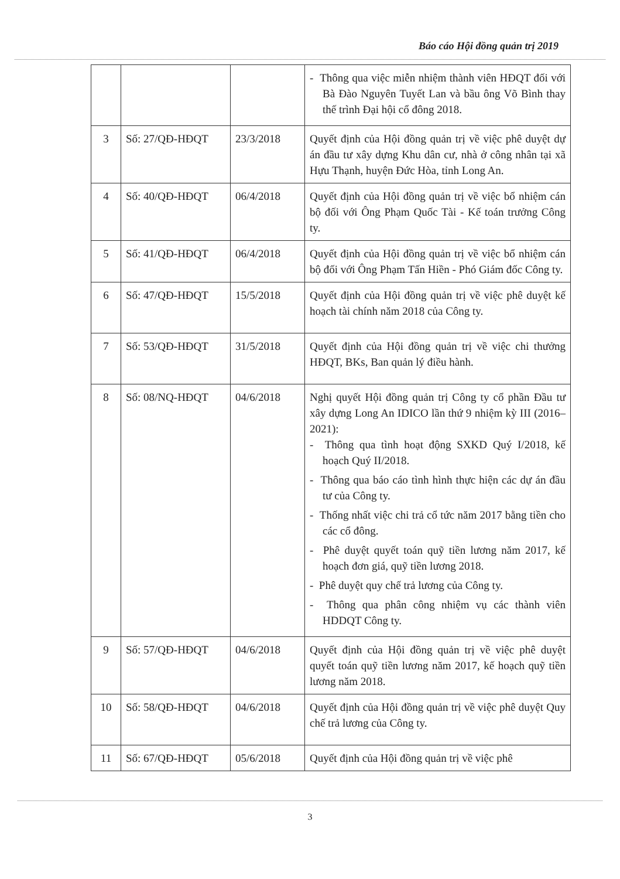Báo cáo Hội đồng quản trị 2019
| | | | - Thông qua việc miễn nhiệm thành viên HĐQT đối với Bà Đào Nguyên Tuyết Lan và bầu ông Võ Bình thay thế trình Đại hội cổ đông 2018. |
| 3 | Số: 27/QĐ-HĐQT | 23/3/2018 | Quyết định của Hội đồng quản trị về việc phê duyệt dự án đầu tư xây dựng Khu dân cư, nhà ở công nhân tại xã Hựu Thạnh, huyện Đức Hòa, tỉnh Long An. |
| 4 | Số: 40/QĐ-HĐQT | 06/4/2018 | Quyết định của Hội đồng quản trị về việc bổ nhiệm cán bộ đối với Ông Phạm Quốc Tài - Kế toán trưởng Công ty. |
| 5 | Số: 41/QĐ-HĐQT | 06/4/2018 | Quyết định của Hội đồng quản trị về việc bổ nhiệm cán bộ đối với Ông Phạm Tấn Hiền - Phó Giám đốc Công ty. |
| 6 | Số: 47/QĐ-HĐQT | 15/5/2018 | Quyết định của Hội đồng quản trị về việc phê duyệt kế hoạch tài chính năm 2018 của Công ty. |
| 7 | Số: 53/QĐ-HĐQT | 31/5/2018 | Quyết định của Hội đồng quản trị về việc chi thưởng HĐQT, BKs, Ban quản lý điều hành. |
| 8 | Số: 08/NQ-HĐQT | 04/6/2018 | Nghị quyết Hội đồng quản trị Công ty cổ phần Đầu tư xây dựng Long An IDICO lần thứ 9 nhiệm kỳ III (2016–2021): - Thông qua tình hoạt động SXKD Quý I/2018, kế hoạch Quý II/2018. - Thông qua báo cáo tình hình thực hiện các dự án đầu tư của Công ty. - Thống nhất việc chi trả cổ tức năm 2017 bằng tiền cho các cổ đông. - Phê duyệt quyết toán quỹ tiền lương năm 2017, kế hoạch đơn giá, quỹ tiền lương 2018. - Phê duyệt quy chế trả lương của Công ty. - Thông qua phân công nhiệm vụ các thành viên HDDQT Công ty. |
| 9 | Số: 57/QĐ-HĐQT | 04/6/2018 | Quyết định của Hội đồng quản trị về việc phê duyệt quyết toán quỹ tiền lương năm 2017, kế hoạch quỹ tiền lương năm 2018. |
| 10 | Số: 58/QĐ-HĐQT | 04/6/2018 | Quyết định của Hội đồng quản trị về việc phê duyệt Quy chế trả lương của Công ty. |
| 11 | Số: 67/QĐ-HĐQT | 05/6/2018 | Quyết định của Hội đồng quản trị về việc phê |
3